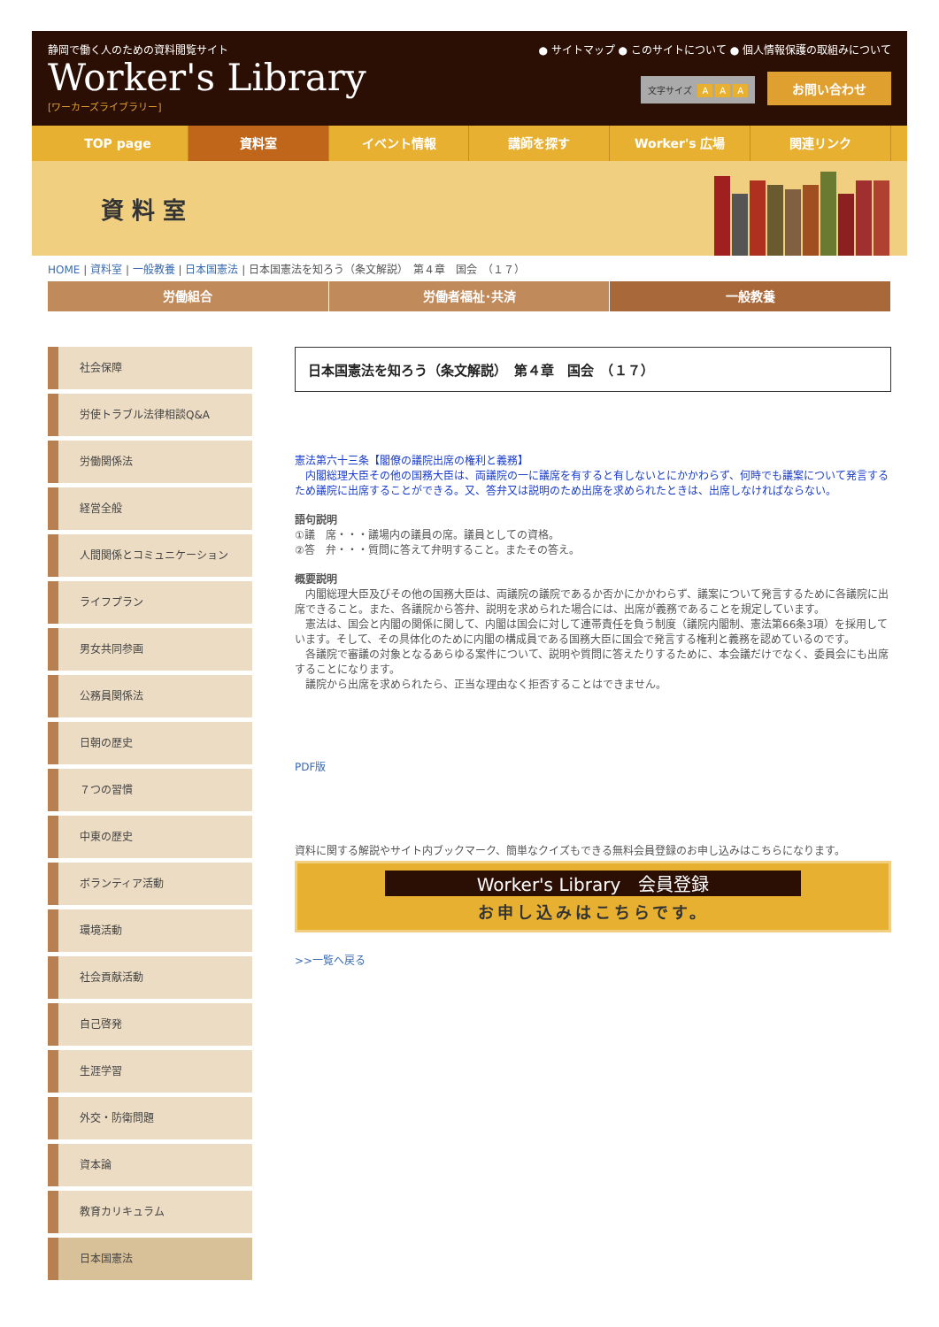静岡で働く人のための資料閲覧サイト
Worker's Library
[ワーカーズライブラリー]
● サイトマップ ● このサイトについて ● 個人情報保護の取組みについて
文字サイズ A A A お問い合わせ
TOP page 資料室 イベント情報 講師を探す Worker's 広場 関連リンク
資 料 室
HOME | 資料室 | 一般教養 | 日本国憲法 | 日本国憲法を知ろう（条文解説）　第４章　国会　（１７）
労働組合 労働者福祉･共済 一般教養
社会保障
労使トラブル法律相談Q&A
労働関係法
経営全般
人間関係とコミュニケーション
ライフプラン
男女共同参画
公務員関係法
日朝の歴史
７つの習慣
中東の歴史
ボランティア活動
環境活動
社会貢献活動
自己啓発
生涯学習
外交・防衛問題
資本論
教育カリキュラム
日本国憲法
日本国憲法を知ろう（条文解説）　第４章　国会　（１７）
憲法第六十三条【閣僚の議院出席の権利と義務】
　内閣総理大臣その他の国務大臣は、両議院の一に議席を有すると有しないとにかかわらず、何時でも議案について発言するため議院に出席することができる。又、答弁又は説明のため出席を求められたときは、出席しなければならない。
語句説明
①議　席・・・議場内の議員の席。議員としての資格。
②答　弁・・・質問に答えて弁明すること。またその答え。
概要説明
　内閣総理大臣及びその他の国務大臣は、両議院の議院であるか否かにかかわらず、議案について発言するために各議院に出席できること。また、各議院から答弁、説明を求められた場合には、出席が義務であることを規定しています。
　憲法は、国会と内閣の関係に関して、内閣は国会に対して連帯責任を負う制度（議院内閣制、憲法第66条3項）を採用しています。そして、その具体化のために内閣の構成員である国務大臣に国会で発言する権利と義務を認めているのです。
　各議院で審議の対象となるあらゆる案件について、説明や質問に答えたりするために、本会議だけでなく、委員会にも出席することになります。
　議院から出席を求められたら、正当な理由なく拒否することはできません。
PDF版
資料に関する解説やサイト内ブックマーク、簡単なクイズもできる無料会員登録のお申し込みはこちらになります。
Worker's Library　会員登録
お申し込みはこちらです。
>>一覧へ戻る